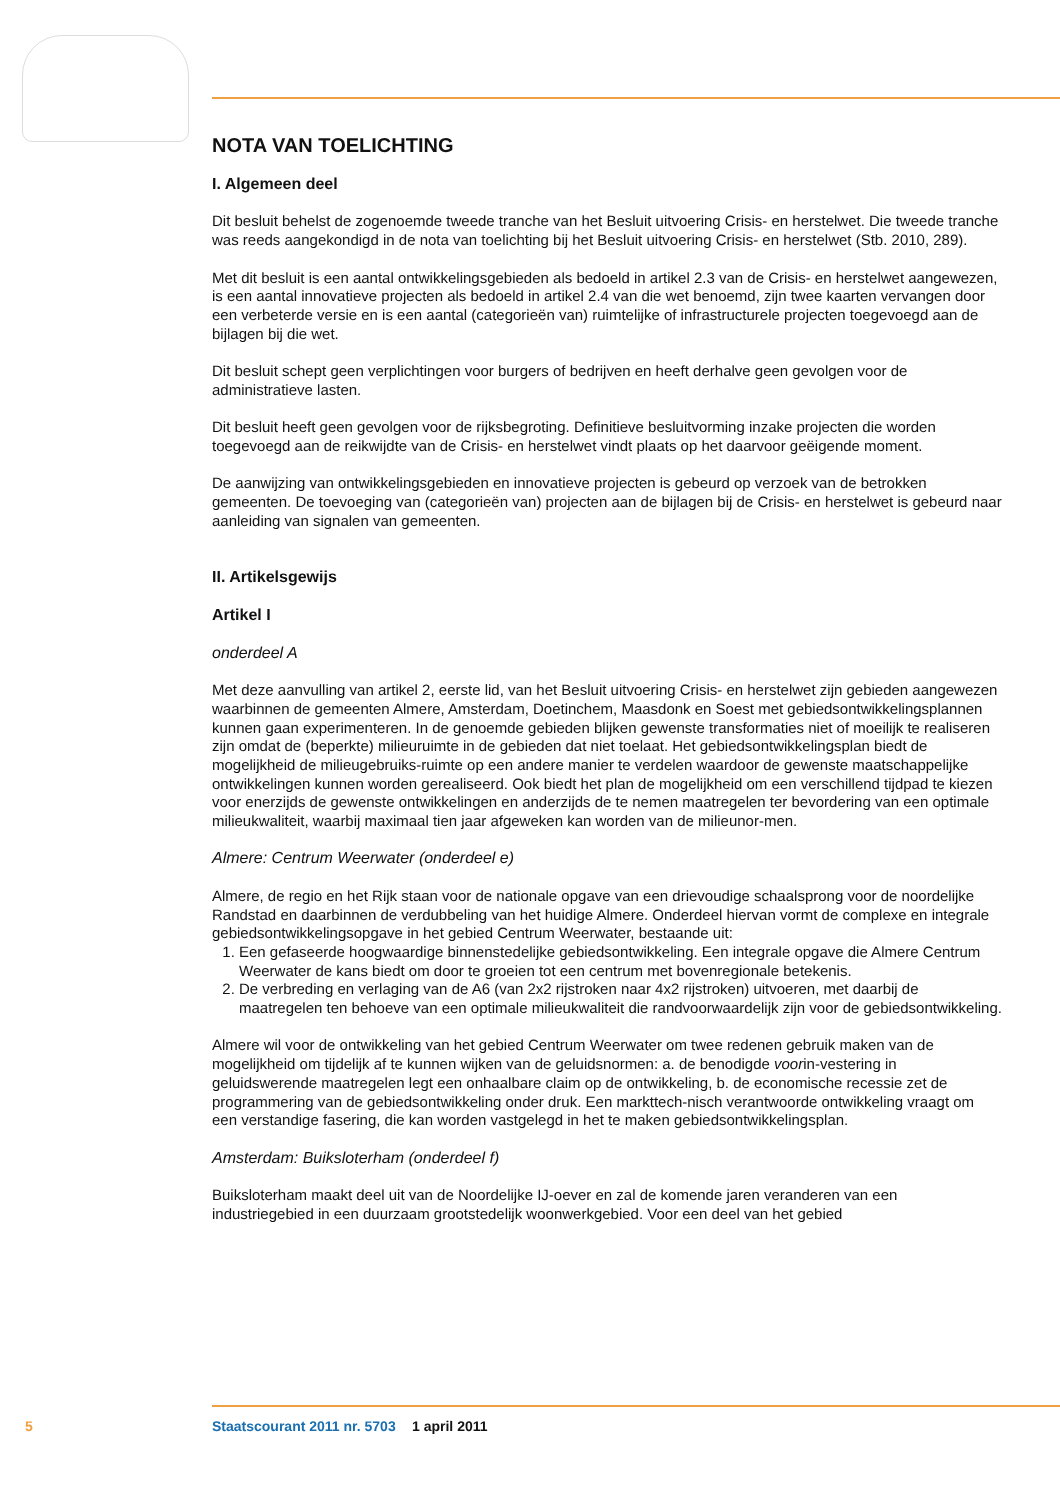NOTA VAN TOELICHTING
I. Algemeen deel
Dit besluit behelst de zogenoemde tweede tranche van het Besluit uitvoering Crisis- en herstelwet. Die tweede tranche was reeds aangekondigd in de nota van toelichting bij het Besluit uitvoering Crisis- en herstelwet (Stb. 2010, 289).
Met dit besluit is een aantal ontwikkelingsgebieden als bedoeld in artikel 2.3 van de Crisis- en herstelwet aangewezen, is een aantal innovatieve projecten als bedoeld in artikel 2.4 van die wet benoemd, zijn twee kaarten vervangen door een verbeterde versie en is een aantal (categorieën van) ruimtelijke of infrastructurele projecten toegevoegd aan de bijlagen bij die wet.
Dit besluit schept geen verplichtingen voor burgers of bedrijven en heeft derhalve geen gevolgen voor de administratieve lasten.
Dit besluit heeft geen gevolgen voor de rijksbegroting. Definitieve besluitvorming inzake projecten die worden toegevoegd aan de reikwijdte van de Crisis- en herstelwet vindt plaats op het daarvoor geëigende moment.
De aanwijzing van ontwikkelingsgebieden en innovatieve projecten is gebeurd op verzoek van de betrokken gemeenten. De toevoeging van (categorieën van) projecten aan de bijlagen bij de Crisis- en herstelwet is gebeurd naar aanleiding van signalen van gemeenten.
II. Artikelsgewijs
Artikel I
onderdeel A
Met deze aanvulling van artikel 2, eerste lid, van het Besluit uitvoering Crisis- en herstelwet zijn gebieden aangewezen waarbinnen de gemeenten Almere, Amsterdam, Doetinchem, Maasdonk en Soest met gebiedsontwikkelingsplannen kunnen gaan experimenteren. In de genoemde gebieden blijken gewenste transformaties niet of moeilijk te realiseren zijn omdat de (beperkte) milieuruimte in de gebieden dat niet toelaat. Het gebiedsontwikkelingsplan biedt de mogelijkheid de milieugebruiks-ruimte op een andere manier te verdelen waardoor de gewenste maatschappelijke ontwikkelingen kunnen worden gerealiseerd. Ook biedt het plan de mogelijkheid om een verschillend tijdpad te kiezen voor enerzijds de gewenste ontwikkelingen en anderzijds de te nemen maatregelen ter bevordering van een optimale milieukwaliteit, waarbij maximaal tien jaar afgeweken kan worden van de milieunor-men.
Almere: Centrum Weerwater (onderdeel e)
Almere, de regio en het Rijk staan voor de nationale opgave van een drievoudige schaalsprong voor de noordelijke Randstad en daarbinnen de verdubbeling van het huidige Almere. Onderdeel hiervan vormt de complexe en integrale gebiedsontwikkelingsopgave in het gebied Centrum Weerwater, bestaande uit:
1. Een gefaseerde hoogwaardige binnenstedelijke gebiedsontwikkeling. Een integrale opgave die Almere Centrum Weerwater de kans biedt om door te groeien tot een centrum met bovenregionale betekenis.
2. De verbreding en verlaging van de A6 (van 2x2 rijstroken naar 4x2 rijstroken) uitvoeren, met daarbij de maatregelen ten behoeve van een optimale milieukwaliteit die randvoorwaardelijk zijn voor de gebiedsontwikkeling.
Almere wil voor de ontwikkeling van het gebied Centrum Weerwater om twee redenen gebruik maken van de mogelijkheid om tijdelijk af te kunnen wijken van de geluidsnormen: a. de benodigde voorin-vestering in geluidswerende maatregelen legt een onhaalbare claim op de ontwikkeling, b. de economische recessie zet de programmering van de gebiedsontwikkeling onder druk. Een markttech-nisch verantwoorde ontwikkeling vraagt om een verstandige fasering, die kan worden vastgelegd in het te maken gebiedsontwikkelingsplan.
Amsterdam: Buiksloterham (onderdeel f)
Buiksloterham maakt deel uit van de Noordelijke IJ-oever en zal de komende jaren veranderen van een industriegebied in een duurzaam grootstedelijk woonwerkgebied. Voor een deel van het gebied
5 Staatscourant 2011 nr. 5703 1 april 2011